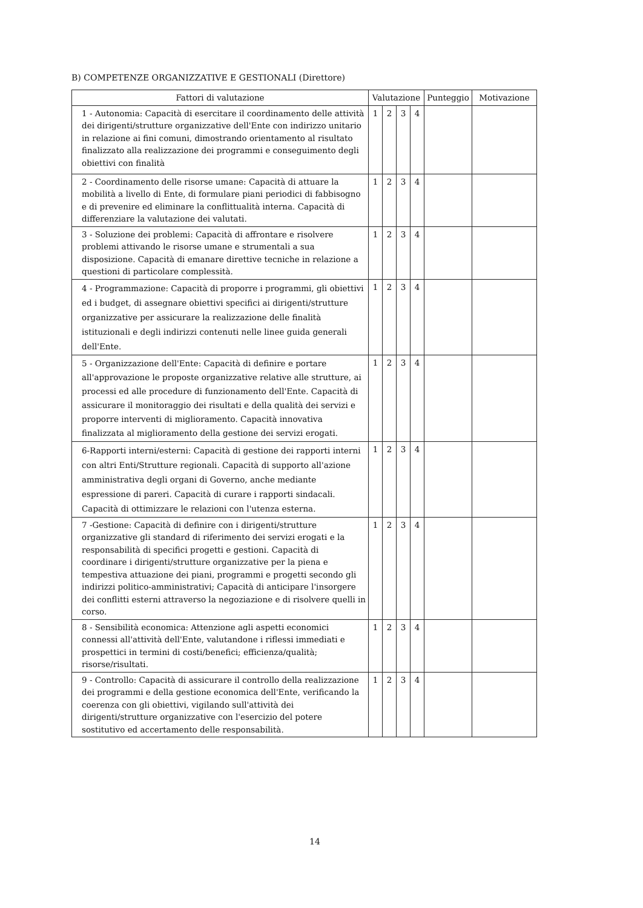B) COMPETENZE ORGANIZZATIVE E GESTIONALI (Direttore)
| Fattori di valutazione | Valutazione | | | | Punteggio | Motivazione |
| --- | --- | --- | --- | --- | --- | --- |
| 1 - Autonomia: Capacità di esercitare il coordinamento delle attività dei dirigenti/strutture organizzative dell'Ente con indirizzo unitario in relazione ai fini comuni, dimostrando orientamento al risultato finalizzato alla realizzazione dei programmi e conseguimento degli obiettivi con finalità | 1 | 2 | 3 | 4 | | |
| 2 - Coordinamento delle risorse umane: Capacità di attuare la mobilità a livello di Ente, di formulare piani periodici di fabbisogno e di prevenire ed eliminare la conflittualità interna. Capacità di differenziare la valutazione dei valutati. | 1 | 2 | 3 | 4 | | |
| 3 - Soluzione dei problemi: Capacità di affrontare e risolvere problemi attivando le risorse umane e strumentali a sua disposizione. Capacità di emanare direttive tecniche in relazione a questioni di particolare complessità. | 1 | 2 | 3 | 4 | | |
| 4 - Programmazione: Capacità di proporre i programmi, gli obiettivi ed i budget, di assegnare obiettivi specifici ai dirigenti/strutture organizzative per assicurare la realizzazione delle finalità istituzionali e degli indirizzi contenuti nelle linee guida generali dell'Ente. | 1 | 2 | 3 | 4 | | |
| 5 - Organizzazione dell'Ente: Capacità di definire e portare all'approvazione le proposte organizzative relative alle strutture, ai processi ed alle procedure di funzionamento dell'Ente. Capacità di assicurare il monitoraggio dei risultati e della qualità dei servizi e proporre interventi di miglioramento. Capacità innovativa finalizzata al miglioramento della gestione dei servizi erogati. | 1 | 2 | 3 | 4 | | |
| 6-Rapporti interni/esterni: Capacità di gestione dei rapporti interni con altri Enti/Strutture regionali. Capacità di supporto all'azione amministrativa degli organi di Governo, anche mediante espressione di pareri. Capacità di curare i rapporti sindacali. Capacità di ottimizzare le relazioni con l'utenza esterna. | 1 | 2 | 3 | 4 | | |
| 7 -Gestione: Capacità di definire con i dirigenti/strutture organizzative gli standard di riferimento dei servizi erogati e la responsabilità di specifici progetti e gestioni. Capacità di coordinare i dirigenti/strutture organizzative per la piena e tempestiva attuazione dei piani, programmi e progetti secondo gli indirizzi politico-amministrativi; Capacità di anticipare l'insorgere dei conflitti esterni attraverso la negoziazione e di risolvere quelli in corso. | 1 | 2 | 3 | 4 | | |
| 8 - Sensibilità economica: Attenzione agli aspetti economici connessi all'attività dell'Ente, valutandone i riflessi immediati e prospettici in termini di costi/benefici; efficienza/qualità; risorse/risultati. | 1 | 2 | 3 | 4 | | |
| 9 - Controllo: Capacità di assicurare il controllo della realizzazione dei programmi e della gestione economica dell'Ente, verificando la coerenza con gli obiettivi, vigilando sull'attività dei dirigenti/strutture organizzative con l'esercizio del potere sostitutivo ed accertamento delle responsabilità. | 1 | 2 | 3 | 4 | | |
14